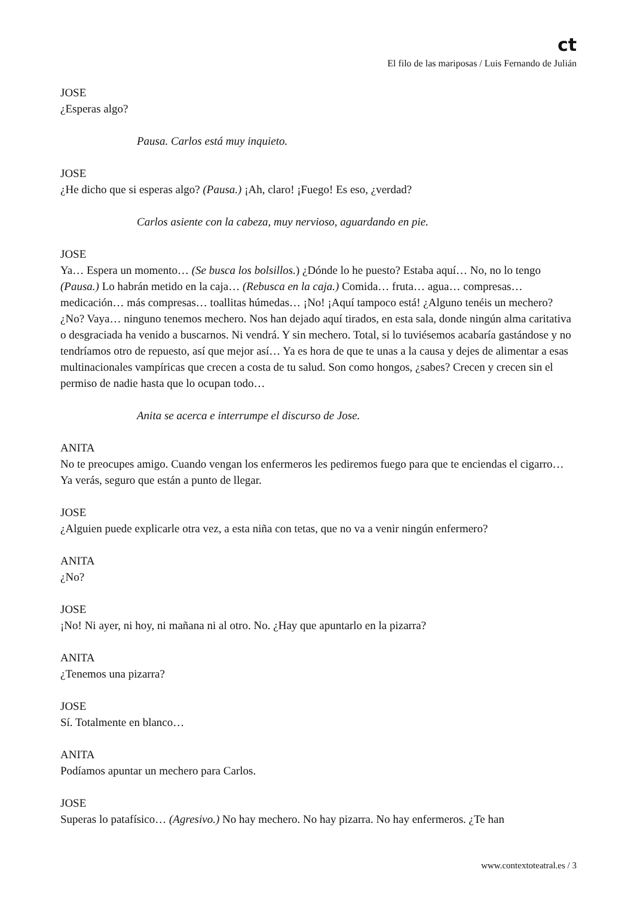ct
El filo de las mariposas / Luis Fernando de Julián
JOSE
¿Esperas algo?
Pausa. Carlos está muy inquieto.
JOSE
¿He dicho que si esperas algo? (Pausa.) ¡Ah, claro! ¡Fuego! Es eso, ¿verdad?
Carlos asiente con la cabeza, muy nervioso, aguardando en pie.
JOSE
Ya… Espera un momento… (Se busca los bolsillos.) ¿Dónde lo he puesto? Estaba aquí… No, no lo tengo (Pausa.) Lo habrán metido en la caja… (Rebusca en la caja.) Comida… fruta… agua… compresas… medicación… más compresas… toallitas húmedas… ¡No! ¡Aquí tampoco está! ¿Alguno tenéis un mechero? ¿No? Vaya… ninguno tenemos mechero. Nos han dejado aquí tirados, en esta sala, donde ningún alma caritativa o desgraciada ha venido a buscarnos. Ni vendrá. Y sin mechero. Total, si lo tuviésemos acabaría gastándose y no tendríamos otro de repuesto, así que mejor así… Ya es hora de que te unas a la causa y dejes de alimentar a esas multinacionales vampíricas que crecen a costa de tu salud. Son como hongos, ¿sabes? Crecen y crecen sin el permiso de nadie hasta que lo ocupan todo…
Anita se acerca e interrumpe el discurso de Jose.
ANITA
No te preocupes amigo. Cuando vengan los enfermeros les pediremos fuego para que te enciendas el cigarro… Ya verás, seguro que están a punto de llegar.
JOSE
¿Alguien puede explicarle otra vez, a esta niña con tetas, que no va a venir ningún enfermero?
ANITA
¿No?
JOSE
¡No! Ni ayer, ni hoy, ni mañana ni al otro. No. ¿Hay que apuntarlo en la pizarra?
ANITA
¿Tenemos una pizarra?
JOSE
Sí. Totalmente en blanco…
ANITA
Podíamos apuntar un mechero para Carlos.
JOSE
Superas lo patafísico… (Agresivo.) No hay mechero. No hay pizarra. No hay enfermeros. ¿Te han
www.contextoteatral.es / 3